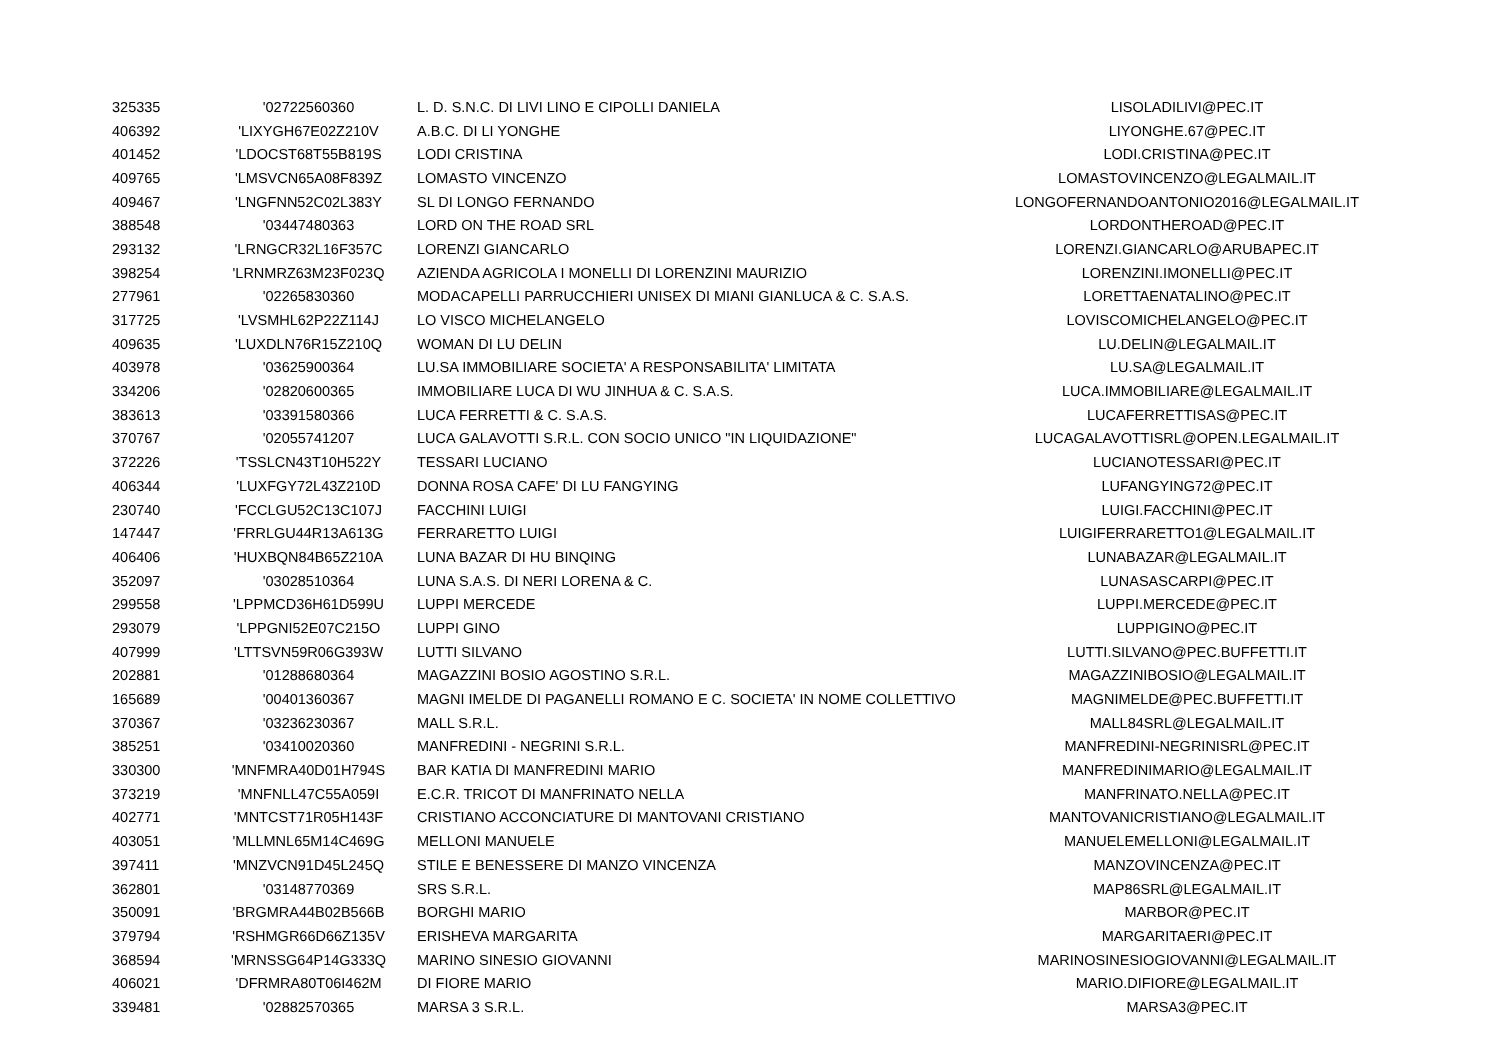| 325335 | '02722560360 | L. D. S.N.C. DI LIVI LINO E CIPOLLI DANIELA | LISOLADILIVI@PEC.IT |
| 406392 | 'LIXYGH67E02Z210V | A.B.C. DI LI YONGHE | LIYONGHE.67@PEC.IT |
| 401452 | 'LDOCST68T55B819S | LODI CRISTINA | LODI.CRISTINA@PEC.IT |
| 409765 | 'LMSVCN65A08F839Z | LOMASTO VINCENZO | LOMASTOVINCENZO@LEGALMAIL.IT |
| 409467 | 'LNGFNN52C02L383Y | SL DI LONGO FERNANDO | LONGOFERNANDOANTONIO2016@LEGALMAIL.IT |
| 388548 | '03447480363 | LORD ON THE ROAD SRL | LORDONTHEROAD@PEC.IT |
| 293132 | 'LRNGCR32L16F357C | LORENZI GIANCARLO | LORENZI.GIANCARLO@ARUBAPEC.IT |
| 398254 | 'LRNMRZ63M23F023Q | AZIENDA AGRICOLA I MONELLI DI LORENZINI MAURIZIO | LORENZINI.IMONELLI@PEC.IT |
| 277961 | '02265830360 | MODACAPELLI PARRUCCHIERI UNISEX DI MIANI GIANLUCA & C. S.A.S. | LORETTAENATALINO@PEC.IT |
| 317725 | 'LVSMHL62P22Z114J | LO VISCO MICHELANGELO | LOVISCOMICHELANGELO@PEC.IT |
| 409635 | 'LUXDLN76R15Z210Q | WOMAN DI LU DELIN | LU.DELIN@LEGALMAIL.IT |
| 403978 | '03625900364 | LU.SA IMMOBILIARE SOCIETA' A RESPONSABILITA' LIMITATA | LU.SA@LEGALMAIL.IT |
| 334206 | '02820600365 | IMMOBILIARE LUCA DI WU JINHUA & C. S.A.S. | LUCA.IMMOBILIARE@LEGALMAIL.IT |
| 383613 | '03391580366 | LUCA FERRETTI & C. S.A.S. | LUCAFERRETTISAS@PEC.IT |
| 370767 | '02055741207 | LUCA GALAVOTTI S.R.L. CON SOCIO UNICO "IN LIQUIDAZIONE" | LUCAGALAVOTTISRL@OPEN.LEGALMAIL.IT |
| 372226 | 'TSSLCN43T10H522Y | TESSARI LUCIANO | LUCIANOTESSARI@PEC.IT |
| 406344 | 'LUXFGY72L43Z210D | DONNA ROSA CAFE' DI LU FANGYING | LUFANGYING72@PEC.IT |
| 230740 | 'FCCLGU52C13C107J | FACCHINI LUIGI | LUIGI.FACCHINI@PEC.IT |
| 147447 | 'FRRLGU44R13A613G | FERRARETTO LUIGI | LUIGIFERRARETTO1@LEGALMAIL.IT |
| 406406 | 'HUXBQN84B65Z210A | LUNA BAZAR DI HU BINQING | LUNABAZAR@LEGALMAIL.IT |
| 352097 | '03028510364 | LUNA S.A.S. DI NERI LORENA & C. | LUNASASCARPI@PEC.IT |
| 299558 | 'LPPMCD36H61D599U | LUPPI MERCEDE | LUPPI.MERCEDE@PEC.IT |
| 293079 | 'LPPGNI52E07C215O | LUPPI GINO | LUPPIGINO@PEC.IT |
| 407999 | 'LTTSVN59R06G393W | LUTTI SILVANO | LUTTI.SILVANO@PEC.BUFFETTI.IT |
| 202881 | '01288680364 | MAGAZZINI BOSIO AGOSTINO S.R.L. | MAGAZZINIBOSIO@LEGALMAIL.IT |
| 165689 | '00401360367 | MAGNI IMELDE DI PAGANELLI ROMANO E C. SOCIETA' IN NOME COLLETTIVO | MAGNIMELDE@PEC.BUFFETTI.IT |
| 370367 | '03236230367 | MALL S.R.L. | MALL84SRL@LEGALMAIL.IT |
| 385251 | '03410020360 | MANFREDINI - NEGRINI S.R.L. | MANFREDINI-NEGRINISRL@PEC.IT |
| 330300 | 'MNFMRA40D01H794S | BAR KATIA DI MANFREDINI MARIO | MANFREDINIMARIO@LEGALMAIL.IT |
| 373219 | 'MNFNLL47C55A059I | E.C.R. TRICOT DI MANFRINATO NELLA | MANFRINATO.NELLA@PEC.IT |
| 402771 | 'MNTCST71R05H143F | CRISTIANO ACCONCIATURE DI MANTOVANI CRISTIANO | MANTOVANICRISTIANO@LEGALMAIL.IT |
| 403051 | 'MLLMNL65M14C469G | MELLONI MANUELE | MANUELEMELLONI@LEGALMAIL.IT |
| 397411 | 'MNZVCN91D45L245Q | STILE E BENESSERE DI MANZO VINCENZA | MANZOVINCENZA@PEC.IT |
| 362801 | '03148770369 | SRS S.R.L. | MAP86SRL@LEGALMAIL.IT |
| 350091 | 'BRGMRA44B02B566B | BORGHI MARIO | MARBOR@PEC.IT |
| 379794 | 'RSHMGR66D66Z135V | ERISHEVA MARGARITA | MARGARITAERI@PEC.IT |
| 368594 | 'MRNSSG64P14G333Q | MARINO SINESIO GIOVANNI | MARINOSINESIOGIOVANNI@LEGALMAIL.IT |
| 406021 | 'DFRMRA80T06I462M | DI FIORE MARIO | MARIO.DIFIORE@LEGALMAIL.IT |
| 339481 | '02882570365 | MARSA 3 S.R.L. | MARSA3@PEC.IT |